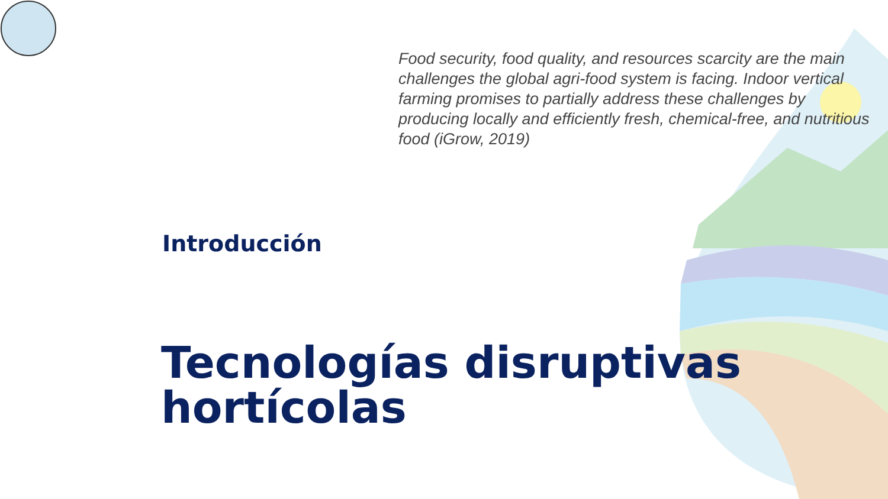Food security, food quality, and resources scarcity are the main challenges the global agri-food system is facing. Indoor vertical farming promises to partially address these challenges by producing locally and efficiently fresh, chemical-free, and nutritious food (iGrow, 2019)
Introducción
Tecnologías disruptivas hortícolas